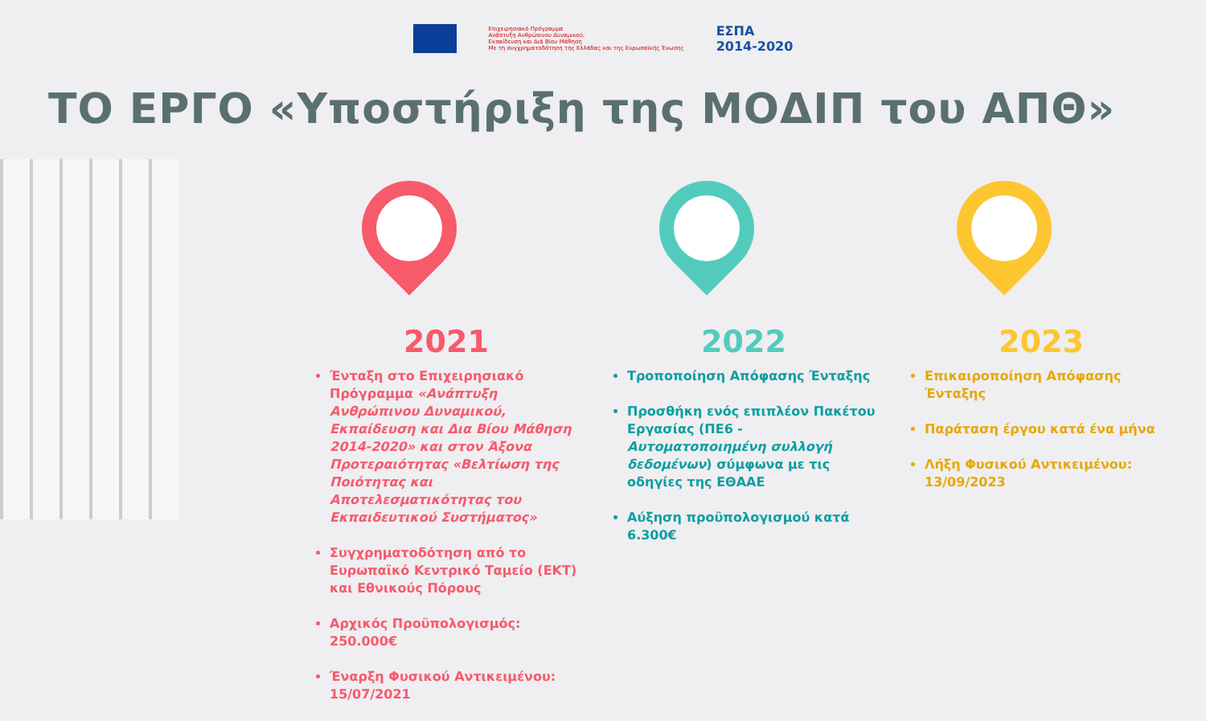Επιχειρησιακό Πρόγραμμα
Ανάπτυξη Ανθρώπινου Δυναμικού,
Εκπαίδευση και Διά Βίου Μάθηση
Με τη συγχρηματοδότηση της Ελλάδας και της Ευρωπαϊκής Ένωσης
ΕΣΠΑ
2014-2020
ΤΟ ΕΡΓΟ «Υποστήριξη της ΜΟΔΙΠ του ΑΠΘ»
2021
Ένταξη στο Επιχειρησιακό Πρόγραμμα «Ανάπτυξη Ανθρώπινου Δυναμικού, Εκπαίδευση και Δια Βίου Μάθηση 2014-2020» και στον Άξονα Προτεραιότητας «Βελτίωση της Ποιότητας και Αποτελεσματικότητας του Εκπαιδευτικού Συστήματος»
Συγχρηματοδότηση από το Ευρωπαϊκό Κεντρικό Ταμείο (ΕΚΤ) και Εθνικούς Πόρους
Αρχικός Προϋπολογισμός: 250.000€
Έναρξη Φυσικού Αντικειμένου: 15/07/2021
2022
Τροποποίηση Απόφασης Ένταξης
Προσθήκη ενός επιπλέον Πακέτου Εργασίας (ΠΕ6 - Αυτοματοποιημένη συλλογή δεδομένων) σύμφωνα με τις οδηγίες της ΕΘΑΑΕ
Αύξηση προϋπολογισμού κατά 6.300€
2023
Επικαιροποίηση Απόφασης Ένταξης
Παράταση έργου κατά ένα μήνα
Λήξη Φυσικού Αντικειμένου: 13/09/2023